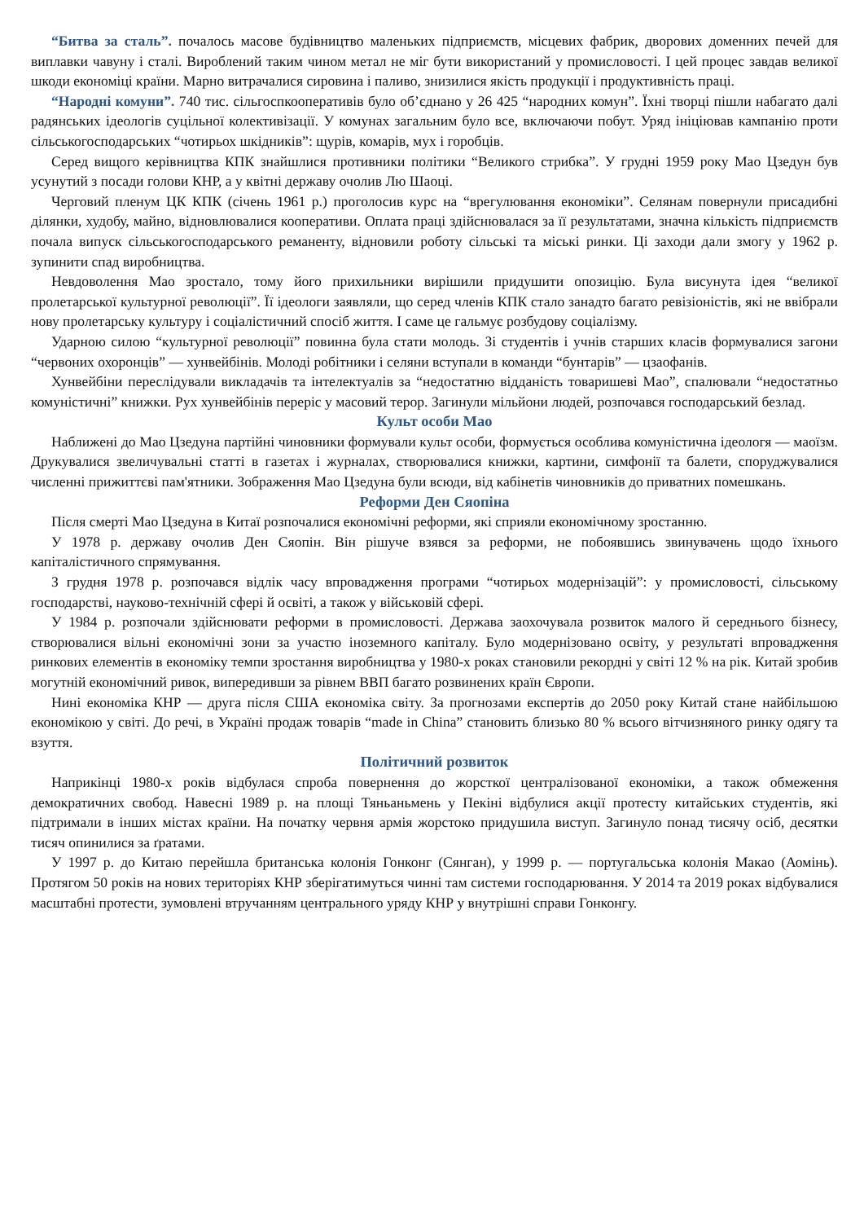“Битва за сталь”. почалось масове будівництво маленьких підприємств, місцевих фабрик, дворових доменних печей для виплавки чавуну і сталі. Вироблений таким чином метал не міг бути використаний у промисловості. І цей процес завдав великої шкоди економіці країни. Марно витрачалися сировина і паливо, знизилися якість продукції і продуктивність праці.
“Народні комуни”. 740 тис. сільгоспкооперативів було об’єднано у 26 425 “народних комун”. Їхні творці пішли набагато далі радянських ідеологів суцільної колективізації. У комунах загальним було все, включаючи побут. Уряд ініціював кампанію проти сільськогосподарських “чотирьох шкідників”: щурів, комарів, мух і горобців.
Серед вищого керівництва КПК знайшлися противники політики “Великого стрибка”. У грудні 1959 року Мао Цзедун був усунутий з посади голови КНР, а у квітні державу очолив Лю Шаоці.
Черговий пленум ЦК КПК (січень 1961 р.) проголосив курс на “врегулювання економіки”. Селянам повернули присадибні ділянки, худобу, майно, відновлювалися кооперативи. Оплата праці здійснювалася за її результатами, значна кількість підприємств почала випуск сільськогосподарського реманенту, відновили роботу сільські та міські ринки. Ці заходи дали змогу у 1962 р. зупинити спад виробництва.
Невдоволення Мао зростало, тому його прихильники вирішили придушити опозицію. Була висунута ідея “великої пролетарської культурної революції”. Її ідеологи заявляли, що серед членів КПК стало занадто багато ревізіоністів, які не ввібрали нову пролетарську культуру і соціалістичний спосіб життя. І саме це гальмує розбудову соціалізму.
Ударною силою “культурної революції” повинна була стати молодь. Зі студентів і учнів старших класів формувалися загони “червоних охоронців” — хунвейбінів. Молоді робітники і селяни вступали в команди “бунтарів” — цзаофанів.
Хунвейбіни переслідували викладачів та інтелектуалів за “недостатню відданість товаришеві Мао”, спалювали “недостатньо комуністичні” книжки. Рух хунвейбінів переріс у масовий терор. Загинули мільйони людей, розпочався господарський безлад.
Культ особи Мао
Наближені до Мао Цзедуна партійні чиновники формували культ особи, формується особлива комуністична ідеологя — маоїзм. Друкувалися звеличувальні статті в газетах і журналах, створювалися книжки, картини, симфонії та балети, споруджувалися численні прижиттєві пам'ятники. Зображення Мао Цзедуна були всюди, від кабінетів чиновників до приватних помешкань.
Реформи Ден Сяопіна
Після смерті Мао Цзедуна в Китаї розпочалися економічні реформи, які сприяли економічному зростанню.
У 1978 р. державу очолив Ден Сяопін. Він рішуче взявся за реформи, не побоявшись звинувачень щодо їхнього капіталістичного спрямування.
З грудня 1978 р. розпочався відлік часу впровадження програми “чотирьох модернізацій”: у промисловості, сільському господарстві, науково-технічній сфері й освіті, а також у військовій сфері.
У 1984 р. розпочали здійснювати реформи в промисловості. Держава заохочувала розвиток малого й середнього бізнесу, створювалися вільні економічні зони за участю іноземного капіталу. Було модернізовано освіту, у результаті впровадження ринкових елементів в економіку темпи зростання виробництва у 1980-х роках становили рекордні у світі 12 % на рік. Китай зробив могутній економічний ривок, випередивши за рівнем ВВП багато розвинених країн Європи.
Нині економіка КНР — друга після США економіка світу. За прогнозами експертів до 2050 року Китай стане найбільшою економікою у світі. До речі, в Україні продаж товарів “made in China” становить близько 80 % всього вітчизняного ринку одягу та взуття.
Політичний розвиток
Наприкінці 1980-х років відбулася спроба повернення до жорсткої централізованої економіки, а також обмеження демократичних свобод. Навесні 1989 р. на площі Тяньаньмень у Пекіні відбулися акції протесту китайських студентів, які підтримали в інших містах країни. На початку червня армія жорстоко придушила виступ. Загинуло понад тисячу осіб, десятки тисяч опинилися за ґратами.
У 1997 р. до Китаю перейшла британська колонія Гонконг (Сянган), у 1999 р. — португальська колонія Макао (Аомінь). Протягом 50 років на нових територіях КНР зберігатимуться чинні там системи господарювання. У 2014 та 2019 роках відбувалися масштабні протести, зумовлені втручанням центрального уряду КНР у внутрішні справи Гонконгу.